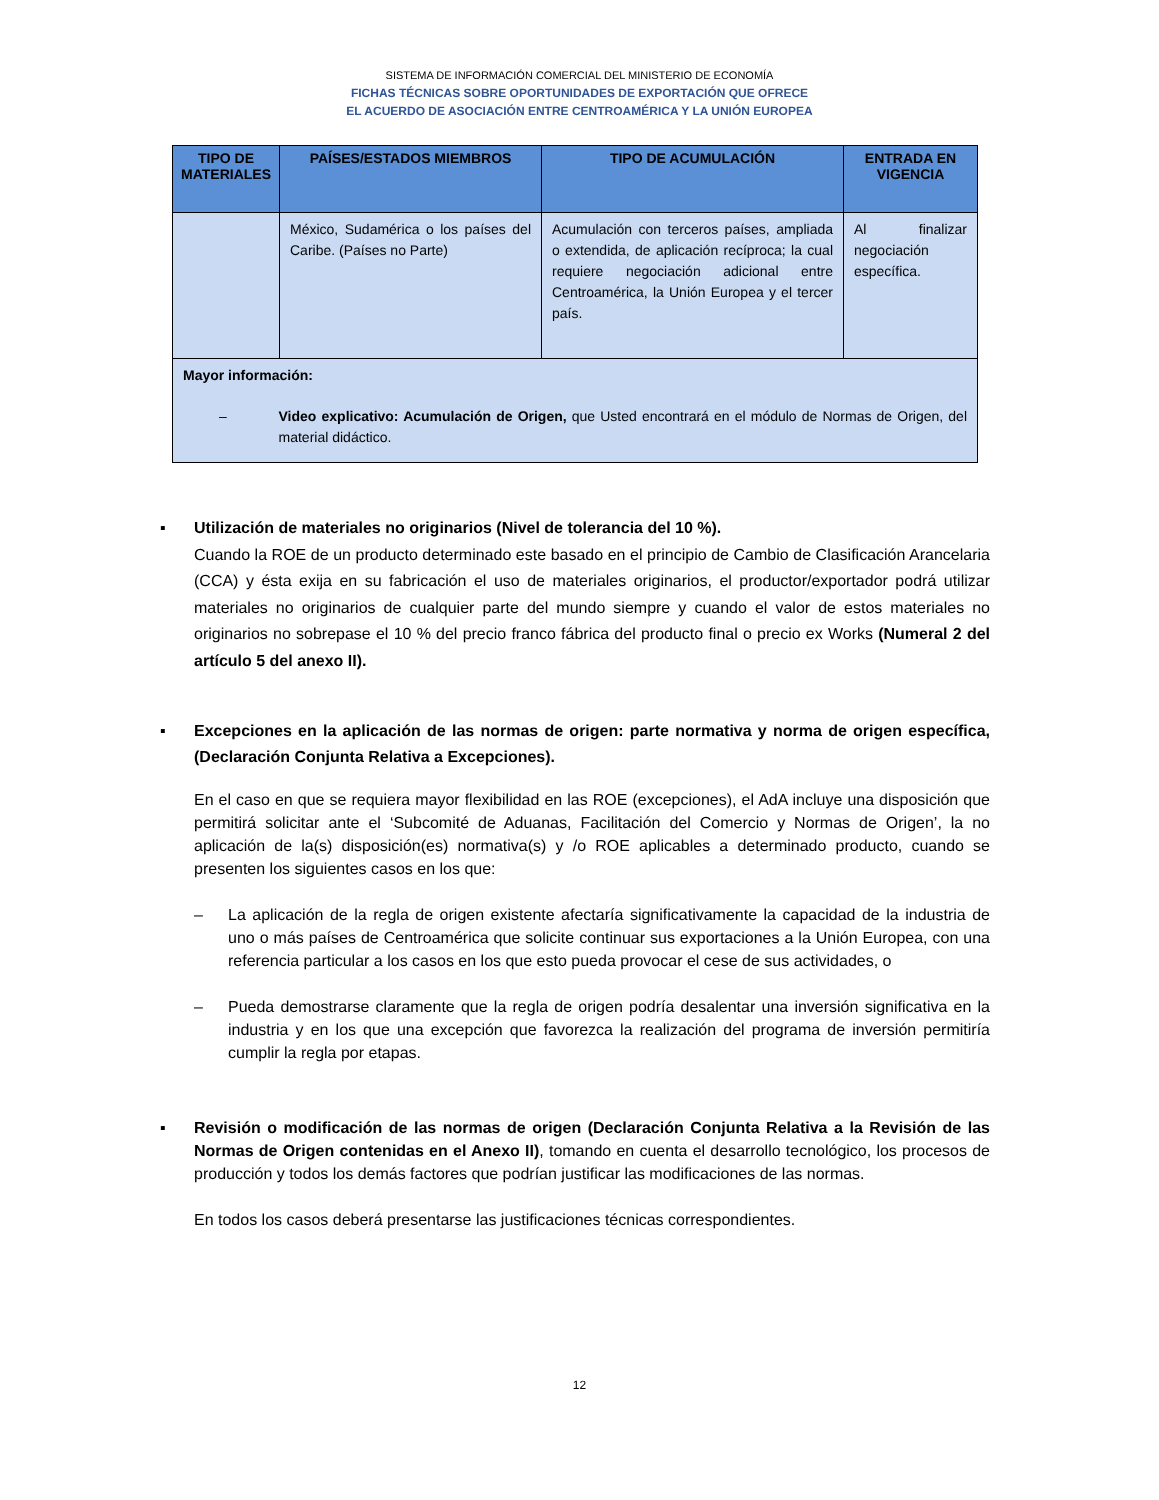SISTEMA DE INFORMACIÓN COMERCIAL DEL MINISTERIO DE ECONOMÍA
FICHAS TÉCNICAS SOBRE OPORTUNIDADES DE EXPORTACIÓN QUE OFRECE
EL ACUERDO DE ASOCIACIÓN ENTRE CENTROAMÉRICA Y LA UNIÓN EUROPEA
| TIPO DE MATERIALES | PAÍSES/ESTADOS MIEMBROS | TIPO DE ACUMULACIÓN | ENTRADA EN VIGENCIA |
| --- | --- | --- | --- |
| | México, Sudamérica o los países del Caribe. (Países no Parte) | Acumulación con terceros países, ampliada o extendida, de aplicación recíproca; la cual requiere negociación adicional entre Centroamérica, la Unión Europea y el tercer país. | Al finalizar negociación específica. |
| Mayor información: – Video explicativo: Acumulación de Origen, que Usted encontrará en el módulo de Normas de Origen, del material didáctico. | | | |
▪ Utilización de materiales no originarios (Nivel de tolerancia del 10 %).
Cuando la ROE de un producto determinado este basado en el principio de Cambio de Clasificación Arancelaria (CCA) y ésta exija en su fabricación el uso de materiales originarios, el productor/exportador podrá utilizar materiales no originarios de cualquier parte del mundo siempre y cuando el valor de estos materiales no originarios no sobrepase el 10 % del precio franco fábrica del producto final o precio ex Works (Numeral 2 del artículo 5 del anexo II).
▪ Excepciones en la aplicación de las normas de origen: parte normativa y norma de origen específica, (Declaración Conjunta Relativa a Excepciones).
En el caso en que se requiera mayor flexibilidad en las ROE (excepciones), el AdA incluye una disposición que permitirá solicitar ante el ‘Subcomité de Aduanas, Facilitación del Comercio y Normas de Origen’, la no aplicación de la(s) disposición(es) normativa(s) y /o ROE aplicables a determinado producto, cuando se presenten los siguientes casos en los que:
– La aplicación de la regla de origen existente afectaría significativamente la capacidad de la industria de uno o más países de Centroamérica que solicite continuar sus exportaciones a la Unión Europea, con una referencia particular a los casos en los que esto pueda provocar el cese de sus actividades, o
– Pueda demostrarse claramente que la regla de origen podría desalentar una inversión significativa en la industria y en los que una excepción que favorezca la realización del programa de inversión permitiría cumplir la regla por etapas.
▪ Revisión o modificación de las normas de origen (Declaración Conjunta Relativa a la Revisión de las Normas de Origen contenidas en el Anexo II), tomando en cuenta el desarrollo tecnológico, los procesos de producción y todos los demás factores que podrían justificar las modificaciones de las normas.
En todos los casos deberá presentarse las justificaciones técnicas correspondientes.
12